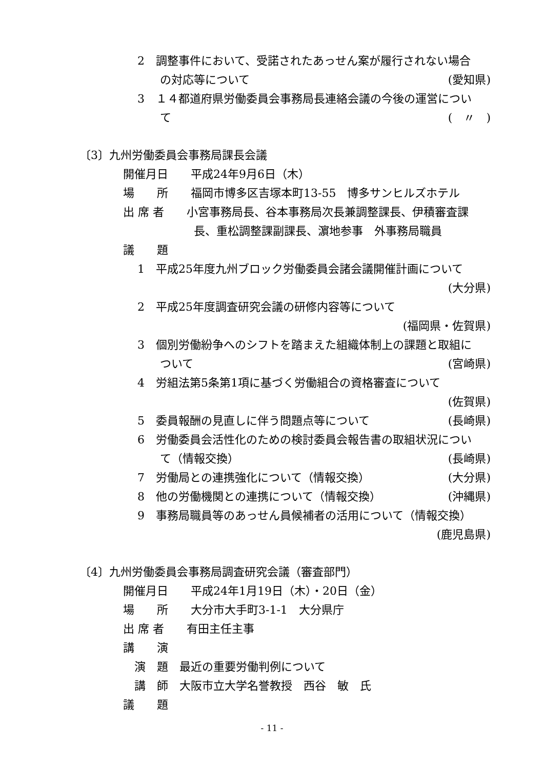2　調整事件において、受諾されたあっせん案が履行されない場合
の対応等について (愛知県)
3　１４都道府県労働委員会事務局長連絡会議の今後の運営につい
て (　〃　)
〔3〕九州労働委員会事務局課長会議
開催月日　　平成24年9月6日（木）
場　　所　　福岡市博多区吉塚本町13-55　博多サンヒルズホテル
出 席 者　　小宮事務局長、谷本事務局次長兼調整課長、伊積審査課
長、重松調整課副課長、濵地参事　外事務局職員
議　　題
1　平成25年度九州ブロック労働委員会諸会議開催計画について
(大分県)
2　平成25年度調査研究会議の研修内容等について
(福岡県・佐賀県)
3　個別労働紛争へのシフトを踏まえた組織体制上の課題と取組に
ついて (宮崎県)
4　労組法第5条第1項に基づく労働組合の資格審査について
(佐賀県)
5　委員報酬の見直しに伴う問題点等について (長崎県)
6　労働委員会活性化のための検討委員会報告書の取組状況につい
て（情報交換） (長崎県)
7　労働局との連携強化について（情報交換） (大分県)
8　他の労働機関との連携について（情報交換） (沖縄県)
9　事務局職員等のあっせん員候補者の活用について（情報交換）
(鹿児島県)
〔4〕九州労働委員会事務局調査研究会議（審査部門）
開催月日　　平成24年1月19日（木）・20日（金）
場　　所　　大分市大手町3-1-1　大分県庁
出 席 者　　有田主任主事
講　　演
演　題　最近の重要労働判例について
講　師　大阪市立大学名誉教授　西谷　敏　氏
議　　題
- 11 -